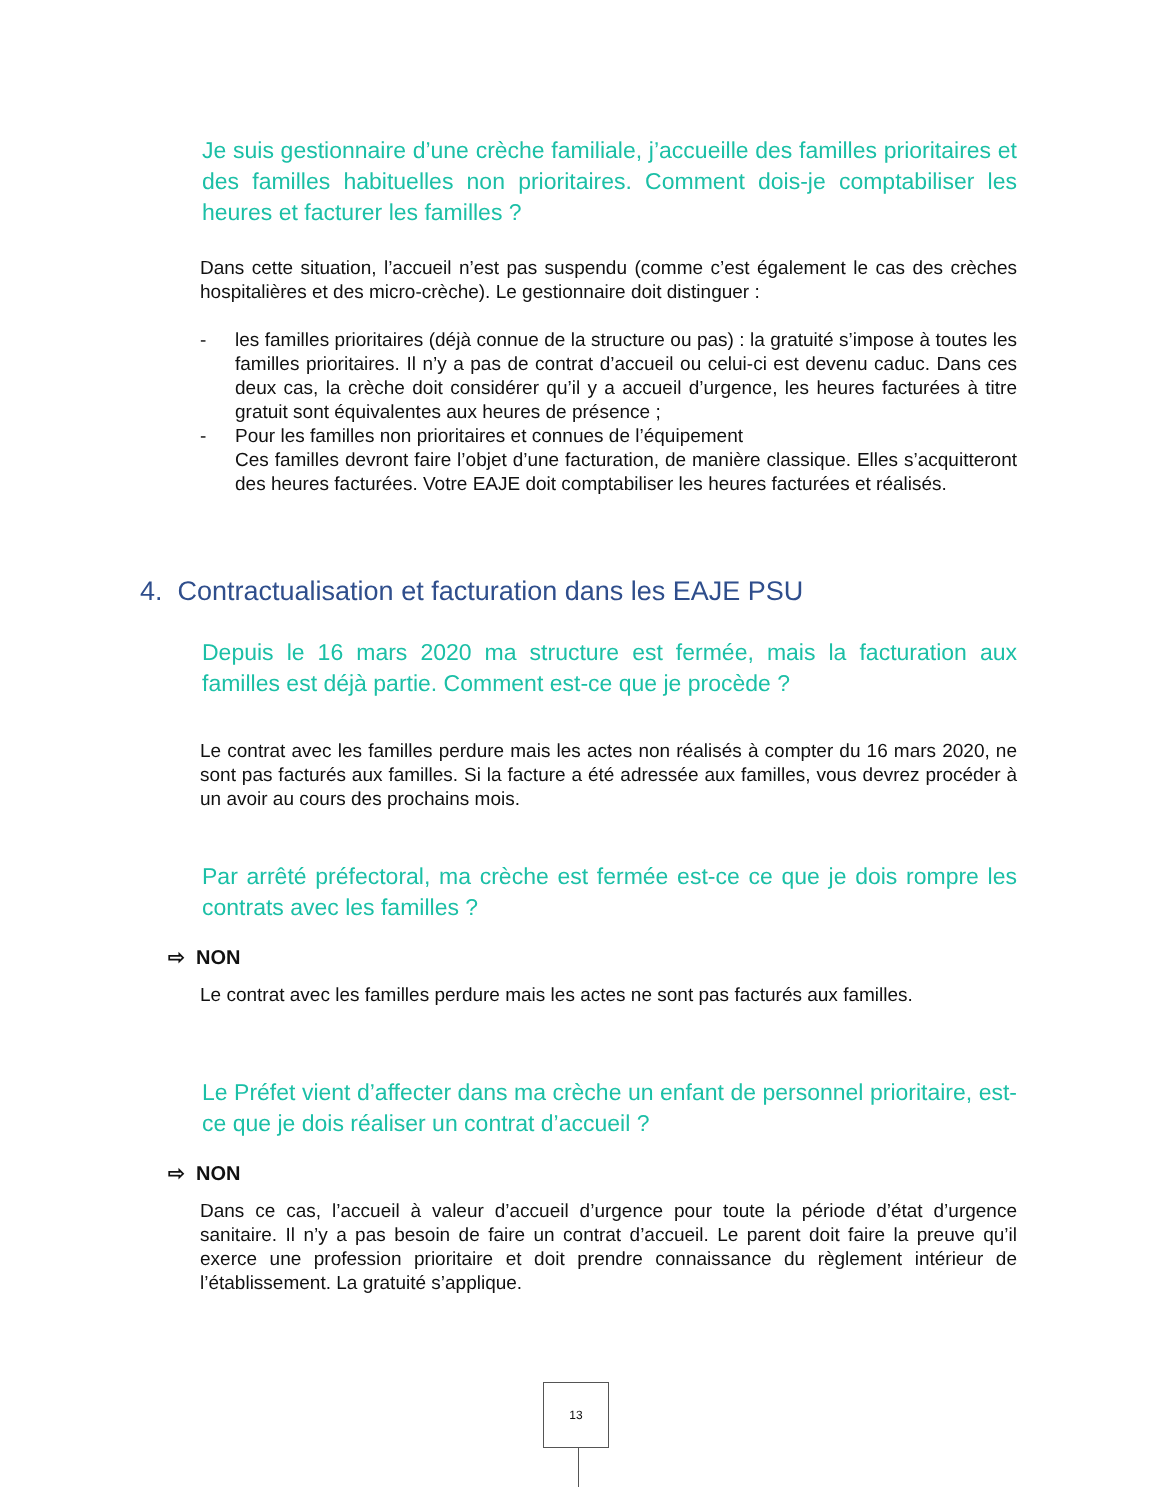Je suis gestionnaire d’une crèche familiale, j’accueille des familles prioritaires et des familles habituelles non prioritaires. Comment dois-je comptabiliser les heures et facturer les familles ?
Dans cette situation, l’accueil n’est pas suspendu (comme c’est également le cas des crèches hospitalières et des micro-crèche). Le gestionnaire doit distinguer :
- les familles prioritaires (déjà connue de la structure ou pas) : la gratuité s’impose à toutes les familles prioritaires. Il n’y a pas de contrat d’accueil ou celui-ci est devenu caduc. Dans ces deux cas, la crèche doit considérer qu’il y a accueil d’urgence, les heures facturées à titre gratuit sont équivalentes aux heures de présence ;
- Pour les familles non prioritaires et connues de l’équipement
Ces familles devront faire l’objet d’une facturation, de manière classique. Elles s’acquitteront des heures facturées. Votre EAJE doit comptabiliser les heures facturées et réalisés.
4. Contractualisation et facturation dans les EAJE PSU
Depuis le 16 mars 2020 ma structure est fermée, mais la facturation aux familles est déjà partie. Comment est-ce que je procède ?
Le contrat avec les familles perdure mais les actes non réalisés à compter du 16 mars 2020, ne sont pas facturés aux familles. Si la facture a été adressée aux familles, vous devrez procéder à un avoir au cours des prochains mois.
Par arrêté préfectoral, ma crèche est fermée est-ce ce que je dois rompre les contrats avec les familles ?
⇨ NON
Le contrat avec les familles perdure mais les actes ne sont pas facturés aux familles.
Le Préfet vient d’affecter dans ma crèche un enfant de personnel prioritaire, est-ce que je dois réaliser un contrat d’accueil ?
⇨ NON
Dans ce cas, l’accueil à valeur d’accueil d’urgence pour toute la période d’état d’urgence sanitaire. Il n’y a pas besoin de faire un contrat d’accueil. Le parent doit faire la preuve qu’il exerce une profession prioritaire et doit prendre connaissance du règlement intérieur de l’établissement. La gratuité s’applique.
13